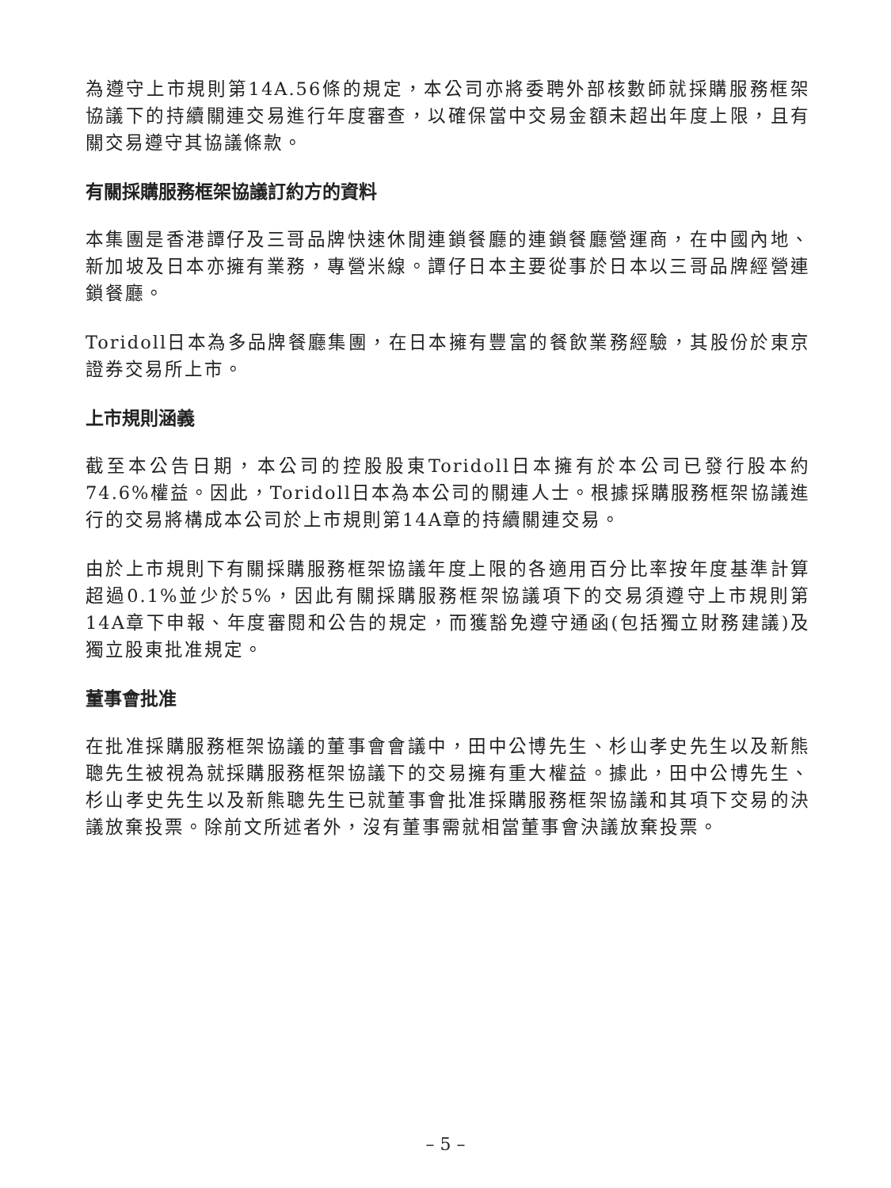為遵守上市規則第14A.56條的規定，本公司亦將委聘外部核數師就採購服務框架協議下的持續關連交易進行年度審查，以確保當中交易金額未超出年度上限，且有關交易遵守其協議條款。
有關採購服務框架協議訂約方的資料
本集團是香港譚仔及三哥品牌快速休閒連鎖餐廳的連鎖餐廳營運商，在中國內地、新加坡及日本亦擁有業務，專營米線。譚仔日本主要從事於日本以三哥品牌經營連鎖餐廳。
Toridoll日本為多品牌餐廳集團，在日本擁有豐富的餐飲業務經驗，其股份於東京證券交易所上市。
上市規則涵義
截至本公告日期，本公司的控股股東Toridoll日本擁有於本公司已發行股本約74.6%權益。因此，Toridoll日本為本公司的關連人士。根據採購服務框架協議進行的交易將構成本公司於上市規則第14A章的持續關連交易。
由於上市規則下有關採購服務框架協議年度上限的各適用百分比率按年度基準計算超過0.1%並少於5%，因此有關採購服務框架協議項下的交易須遵守上市規則第14A章下申報、年度審閱和公告的規定，而獲豁免遵守通函(包括獨立財務建議)及獨立股東批准規定。
董事會批准
在批准採購服務框架協議的董事會會議中，田中公博先生、杉山孝史先生以及新熊聰先生被視為就採購服務框架協議下的交易擁有重大權益。據此，田中公博先生、杉山孝史先生以及新熊聰先生已就董事會批准採購服務框架協議和其項下交易的決議放棄投票。除前文所述者外，沒有董事需就相當董事會決議放棄投票。
– 5 –